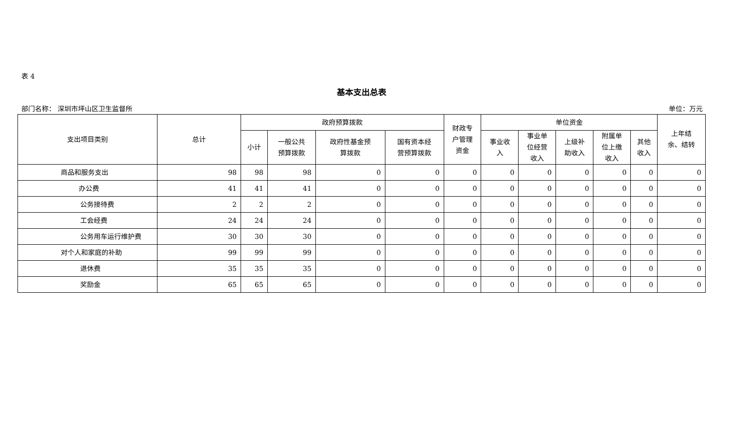表 4
基本支出总表
部门名称： 深圳市坪山区卫生监督所 单位：万元
| 支出项目类别 | 总计 | 政府预算拨款 | | | | 财政专 户管理 资金 | 单位资金 | | | | | 上年结 余、结转 |
| --- | --- | --- | --- | --- | --- | --- | --- | --- | --- | --- | --- | --- |
| | | 小计 | 一般公共 预算拨款 | 政府性基金预 算拨款 | 国有资本经 营预算拨款 | | 事业收 入 | 事业单 位经营 收入 | 上级补 助收入 | 附属单 位上缴 收入 | 其他 收入 | |
| 商品和服务支出 | 98 | 98 | 98 | 0 | 0 | 0 | 0 | 0 | 0 | 0 | 0 | 0 |
| 办公费 | 41 | 41 | 41 | 0 | 0 | 0 | 0 | 0 | 0 | 0 | 0 | 0 |
| 公务接待费 | 2 | 2 | 2 | 0 | 0 | 0 | 0 | 0 | 0 | 0 | 0 | 0 |
| 工会经费 | 24 | 24 | 24 | 0 | 0 | 0 | 0 | 0 | 0 | 0 | 0 | 0 |
| 公务用车运行维护费 | 30 | 30 | 30 | 0 | 0 | 0 | 0 | 0 | 0 | 0 | 0 | 0 |
| 对个人和家庭的补助 | 99 | 99 | 99 | 0 | 0 | 0 | 0 | 0 | 0 | 0 | 0 | 0 |
| 退休费 | 35 | 35 | 35 | 0 | 0 | 0 | 0 | 0 | 0 | 0 | 0 | 0 |
| 奖励金 | 65 | 65 | 65 | 0 | 0 | 0 | 0 | 0 | 0 | 0 | 0 | 0 |